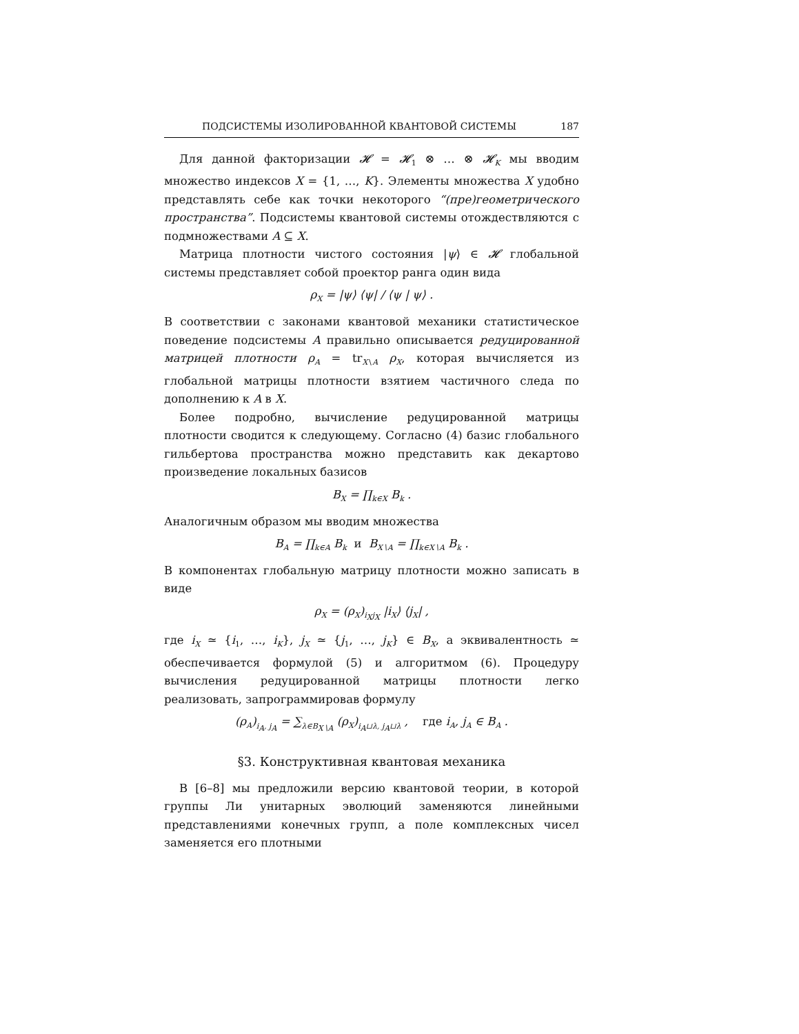ПОДСИСТЕМЫ ИЗОЛИРОВАННОЙ КВАНТОВОЙ СИСТЕМЫ 187
Для данной факторизации 𝓗 = 𝓗<sub>1</sub> ⊗ … ⊗ 𝓗<sub>K</sub> мы вводим множество индексов X = {1, …, K}. Элементы множества X удобно представлять себе как точки некоторого “(пре)геометрического пространства”. Подсистемы квантовой системы отождествляются с подмножествами A ⊆ X.
Матрица плотности чистого состояния |ψ⟩ ∈ 𝓗 глобальной системы представляет собой проектор ранга один вида
ρ<sub>X</sub> = |ψ⟩ ⟨ψ| / ⟨ψ | ψ⟩ .
В соответствии с законами квантовой механики статистическое поведение подсистемы A правильно описывается редуцированной матрицей плотности ρ<sub>A</sub> = tr<sub>X∖A</sub> ρ<sub>X</sub>, которая вычисляется из глобальной матрицы плотности взятием частичного следа по дополнению к A в X.
Более подробно, вычисление редуцированной матрицы плотности сводится к следующему. Согласно (4) базис глобального гильбертова пространства можно представить как декартово произведение локальных базисов
B<sub>X</sub> = ∏<sub>k∈X</sub> B<sub>k</sub> .
Аналогичным образом мы вводим множества
B<sub>A</sub> = ∏<sub>k∈A</sub> B<sub>k</sub> и B<sub>X∖A</sub> = ∏<sub>k∈X∖A</sub> B<sub>k</sub> .
В компонентах глобальную матрицу плотности можно записать в виде
ρ<sub>X</sub> = (ρ<sub>X</sub>)<sub>i<sub>X</sub>j<sub>X</sub></sub> |i<sub>X</sub>⟩ ⟨j<sub>X</sub>| ,
где i<sub>X</sub> ≃ {i<sub>1</sub>, …, i<sub>K</sub>}, j<sub>X</sub> ≃ {j<sub>1</sub>, …, j<sub>K</sub>} ∈ B<sub>X</sub>, а эквивалентность ≃ обеспечивается формулой (5) и алгоритмом (6). Процедуру вычисления редуцированной матрицы плотности легко реализовать, запрограммировав формулу
(ρ<sub>A</sub>)<sub>i<sub>A</sub>, j<sub>A</sub></sub> = ∑<sub>λ∈B<sub>X∖A</sub></sub> (ρ<sub>X</sub>)<sub>i<sub>A</sub>⊔λ, j<sub>A</sub>⊔λ</sub> , где i<sub>A</sub>, j<sub>A</sub> ∈ B<sub>A</sub> .
§3. Конструктивная квантовая механика
В [6–8] мы предложили версию квантовой теории, в которой группы Ли унитарных эволюций заменяются линейными представлениями конечных групп, а поле комплексных чисел заменяется его плотными